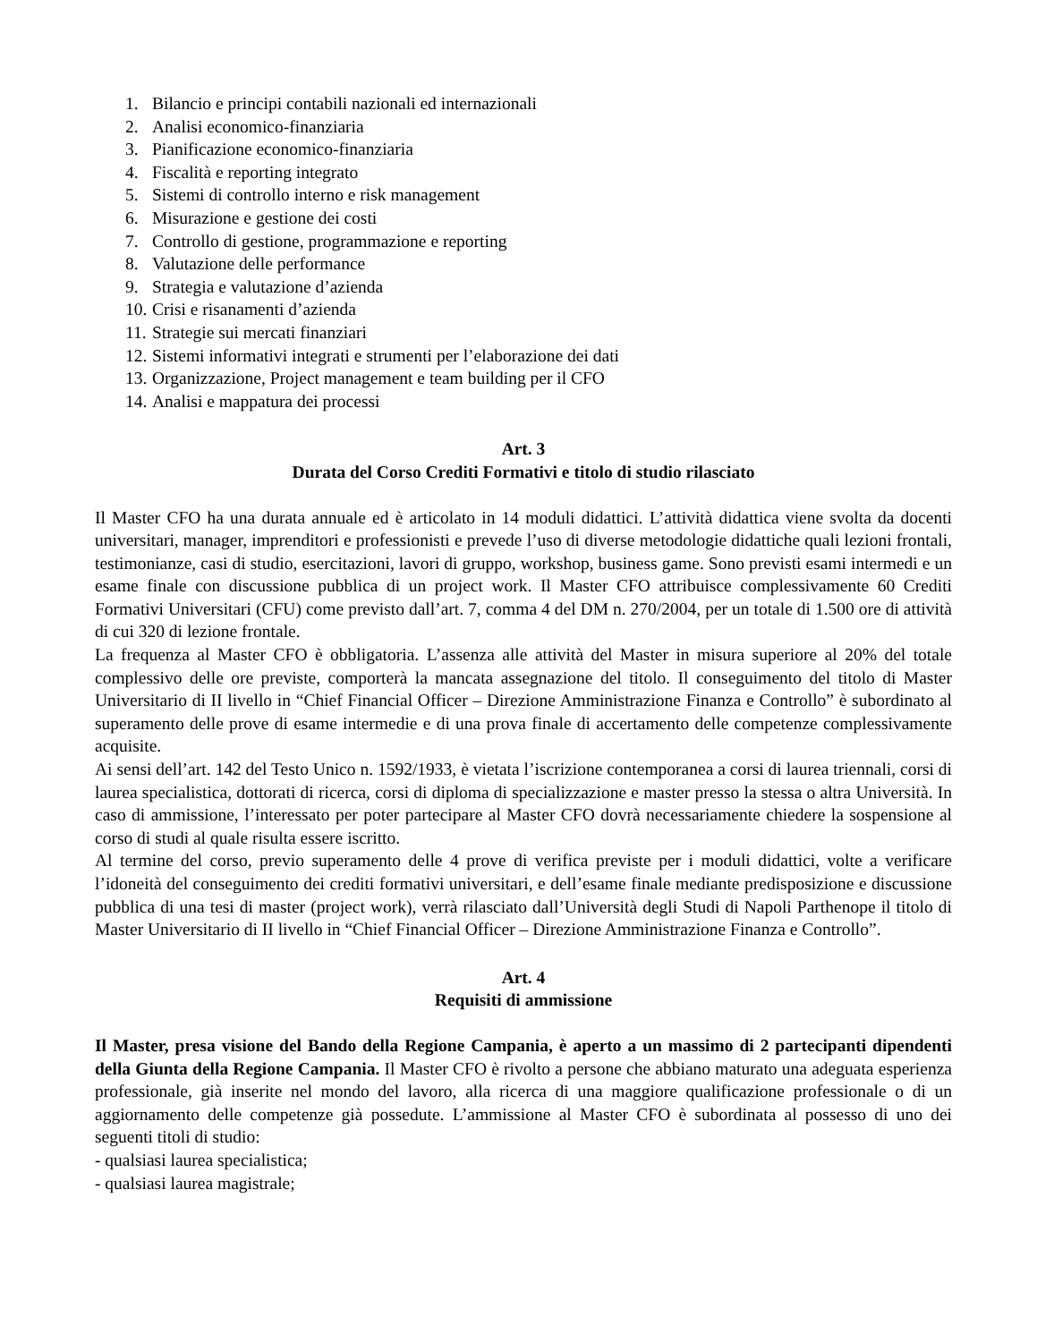1. Bilancio e principi contabili nazionali ed internazionali
2. Analisi economico-finanziaria
3. Pianificazione economico-finanziaria
4. Fiscalità e reporting integrato
5. Sistemi di controllo interno e risk management
6. Misurazione e gestione dei costi
7. Controllo di gestione, programmazione e reporting
8. Valutazione delle performance
9. Strategia e valutazione d’azienda
10. Crisi e risanamenti d’azienda
11. Strategie sui mercati finanziari
12. Sistemi informativi integrati e strumenti per l’elaborazione dei dati
13. Organizzazione, Project management e team building per il CFO
14. Analisi e mappatura dei processi
Art. 3
Durata del Corso Crediti Formativi e titolo di studio rilasciato
Il Master CFO ha una durata annuale ed è articolato in 14 moduli didattici. L’attività didattica viene svolta da docenti universitari, manager, imprenditori e professionisti e prevede l’uso di diverse metodologie didattiche quali lezioni frontali, testimonianze, casi di studio, esercitazioni, lavori di gruppo, workshop, business game. Sono previsti esami intermedi e un esame finale con discussione pubblica di un project work. Il Master CFO attribuisce complessivamente 60 Crediti Formativi Universitari (CFU) come previsto dall’art. 7, comma 4 del DM n. 270/2004, per un totale di 1.500 ore di attività di cui 320 di lezione frontale.
La frequenza al Master CFO è obbligatoria. L’assenza alle attività del Master in misura superiore al 20% del totale complessivo delle ore previste, comporterà la mancata assegnazione del titolo. Il conseguimento del titolo di Master Universitario di II livello in “Chief Financial Officer – Direzione Amministrazione Finanza e Controllo” è subordinato al superamento delle prove di esame intermedie e di una prova finale di accertamento delle competenze complessivamente acquisite.
Ai sensi dell’art. 142 del Testo Unico n. 1592/1933, è vietata l’iscrizione contemporanea a corsi di laurea triennali, corsi di laurea specialistica, dottorati di ricerca, corsi di diploma di specializzazione e master presso la stessa o altra Università. In caso di ammissione, l’interessato per poter partecipare al Master CFO dovrà necessariamente chiedere la sospensione al corso di studi al quale risulta essere iscritto.
Al termine del corso, previo superamento delle 4 prove di verifica previste per i moduli didattici, volte a verificare l’idoneità del conseguimento dei crediti formativi universitari, e dell’esame finale mediante predisposizione e discussione pubblica di una tesi di master (project work), verrà rilasciato dall’Università degli Studi di Napoli Parthenope il titolo di Master Universitario di II livello in “Chief Financial Officer – Direzione Amministrazione Finanza e Controllo”.
Art. 4
Requisiti di ammissione
Il Master, presa visione del Bando della Regione Campania, è aperto a un massimo di 2 partecipanti dipendenti della Giunta della Regione Campania. Il Master CFO è rivolto a persone che abbiano maturato una adeguata esperienza professionale, già inserite nel mondo del lavoro, alla ricerca di una maggiore qualificazione professionale o di un aggiornamento delle competenze già possedute. L’ammissione al Master CFO è subordinata al possesso di uno dei seguenti titoli di studio:
- qualsiasi laurea specialistica;
- qualsiasi laurea magistrale;